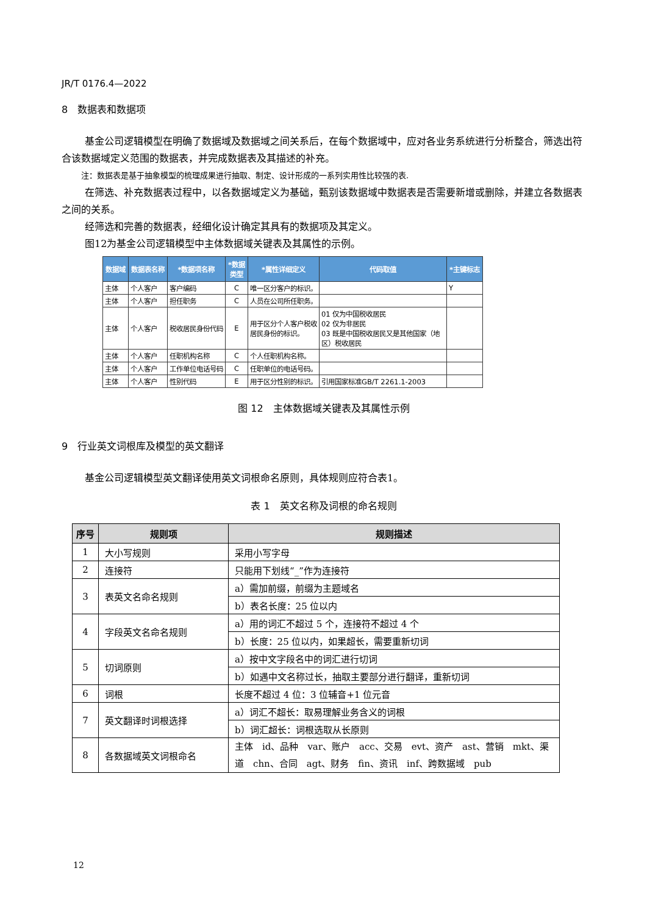JR/T 0176.4—2022
8　数据表和数据项
基金公司逻辑模型在明确了数据域及数据域之间关系后，在每个数据域中，应对各业务系统进行分析整合，筛选出符合该数据域定义范围的数据表，并完成数据表及其描述的补充。
注：数据表是基于抽象模型的梳理成果进行抽取、制定、设计形成的一系列实用性比较强的表.
在筛选、补充数据表过程中，以各数据域定义为基础，甄别该数据域中数据表是否需要新增或删除，并建立各数据表之间的关系。
经筛选和完善的数据表，经细化设计确定其具有的数据项及其定义。
图12为基金公司逻辑模型中主体数据域关键表及其属性的示例。
| 数据域 | 数据表名称 | *数据项名称 | *数据 类型 | *属性详细定义 | 代码取值 | *主键标志 |
| --- | --- | --- | --- | --- | --- | --- |
| 主体 | 个人客户 | 客户编码 | C | 唯一区分客户的标识。 | | Y |
| 主体 | 个人客户 | 担任职务 | C | 人员在公司所任职务。 | | |
| 主体 | 个人客户 | 税收居民身份代码 | E | 用于区分个人客户税收 居民身份的标识。 | 01 仅为中国税收居民 02 仅为非居民 03 既是中国税收居民又是其他国家（地区）税收居民 | |
| 主体 | 个人客户 | 任职机构名称 | C | 个人任职机构名称。 | | |
| 主体 | 个人客户 | 工作单位电话号码 | C | 任职单位的电话号码。 | | |
| 主体 | 个人客户 | 性别代码 | E | 用于区分性别的标识。 | 引用国家标准GB/T 2261.1-2003 | |
图 12　主体数据域关键表及其属性示例
9　行业英文词根库及模型的英文翻译
基金公司逻辑模型英文翻译使用英文词根命名原则，具体规则应符合表1。
表 1　英文名称及词根的命名规则
| 序号 | 规则项 | 规则描述 |
| --- | --- | --- |
| 1 | 大小写规则 | 采用小写字母 |
| 2 | 连接符 | 只能用下划线“_”作为连接符 |
| 3 | 表英文名命名规则 | a）需加前缀，前缀为主题域名 |
| | | b）表名长度：25 位以内 |
| 4 | 字段英文名命名规则 | a）用的词汇不超过 5 个，连接符不超过 4 个 |
| | | b）长度：25 位以内，如果超长，需要重新切词 |
| 5 | 切词原则 | a）按中文字段名中的词汇进行切词 |
| | | b）如遇中文名称过长，抽取主要部分进行翻译，重新切词 |
| 6 | 词根 | 长度不超过 4 位：3 位辅音+1 位元音 |
| 7 | 英文翻译时词根选择 | a）词汇不超长：取易理解业务含义的词根 |
| | | b）词汇超长：词根选取从长原则 |
| 8 | 各数据域英文词根命名 | 主体 id、品种 var、账户 acc、交易 evt、资产 ast、营销 mkt、渠道 chn、合同 agt、财务 fin、资讯 inf、跨数据域 pub |
12